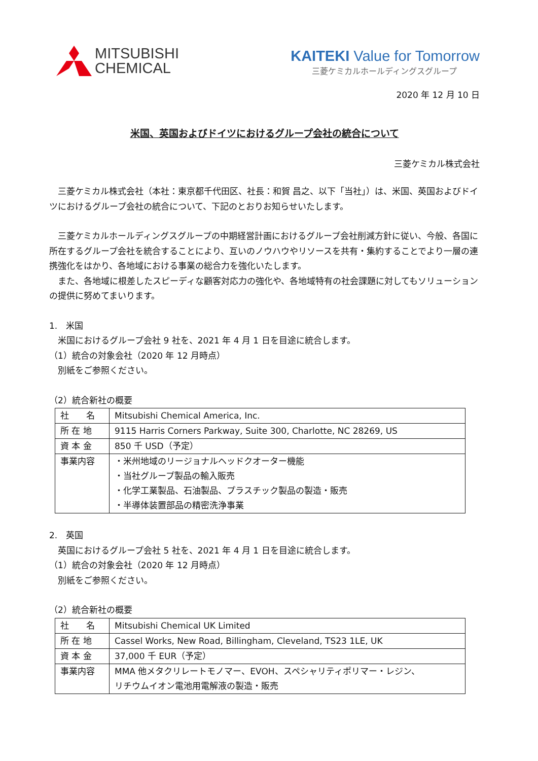MITSUBISHI
CHEMICAL
KAITEKI Value for Tomorrow
三菱ケミカルホールディングスグループ
2020 年 12 月 10 日
米国、英国およびドイツにおけるグループ会社の統合について
三菱ケミカル株式会社
　三菱ケミカル株式会社（本社：東京都千代田区、社長：和賀 昌之、以下「当社」）は、米国、英国およびドイツにおけるグループ会社の統合について、下記のとおりお知らせいたします。
　三菱ケミカルホールディングスグループの中期経営計画におけるグループ会社削減方針に従い、今般、各国に所在するグループ会社を統合することにより、互いのノウハウやリソースを共有・集約することでより一層の連携強化をはかり、各地域における事業の総合力を強化いたします。
　また、各地域に根差したスピーディな顧客対応力の強化や、各地域特有の社会課題に対してもソリューションの提供に努めてまいります。
1.　米国
　米国におけるグループ会社 9 社を、2021 年 4 月 1 日を目途に統合します。
（1）統合の対象会社（2020 年 12 月時点）
　別紙をご参照ください。
（2）統合新社の概要
| 社 名 | Mitsubishi Chemical America, Inc. |
| 所 在 地 | 9115 Harris Corners Parkway, Suite 300, Charlotte, NC 28269, US |
| 資 本 金 | 850 千 USD（予定） |
| 事業内容 | ・米州地域のリージョナルヘッドクオーター機能 ・当社グループ製品の輸入販売 ・化学工業製品、石油製品、プラスチック製品の製造・販売 ・半導体装置部品の精密洗浄事業 |
2.　英国
　英国におけるグループ会社 5 社を、2021 年 4 月 1 日を目途に統合します。
（1）統合の対象会社（2020 年 12 月時点）
　別紙をご参照ください。
（2）統合新社の概要
| 社 名 | Mitsubishi Chemical UK Limited |
| 所 在 地 | Cassel Works, New Road, Billingham, Cleveland, TS23 1LE, UK |
| 資 本 金 | 37,000 千 EUR（予定） |
| 事業内容 | MMA 他メタクリレートモノマー、EVOH、スペシャリティポリマー・レジン、 リチウムイオン電池用電解液の製造・販売 |